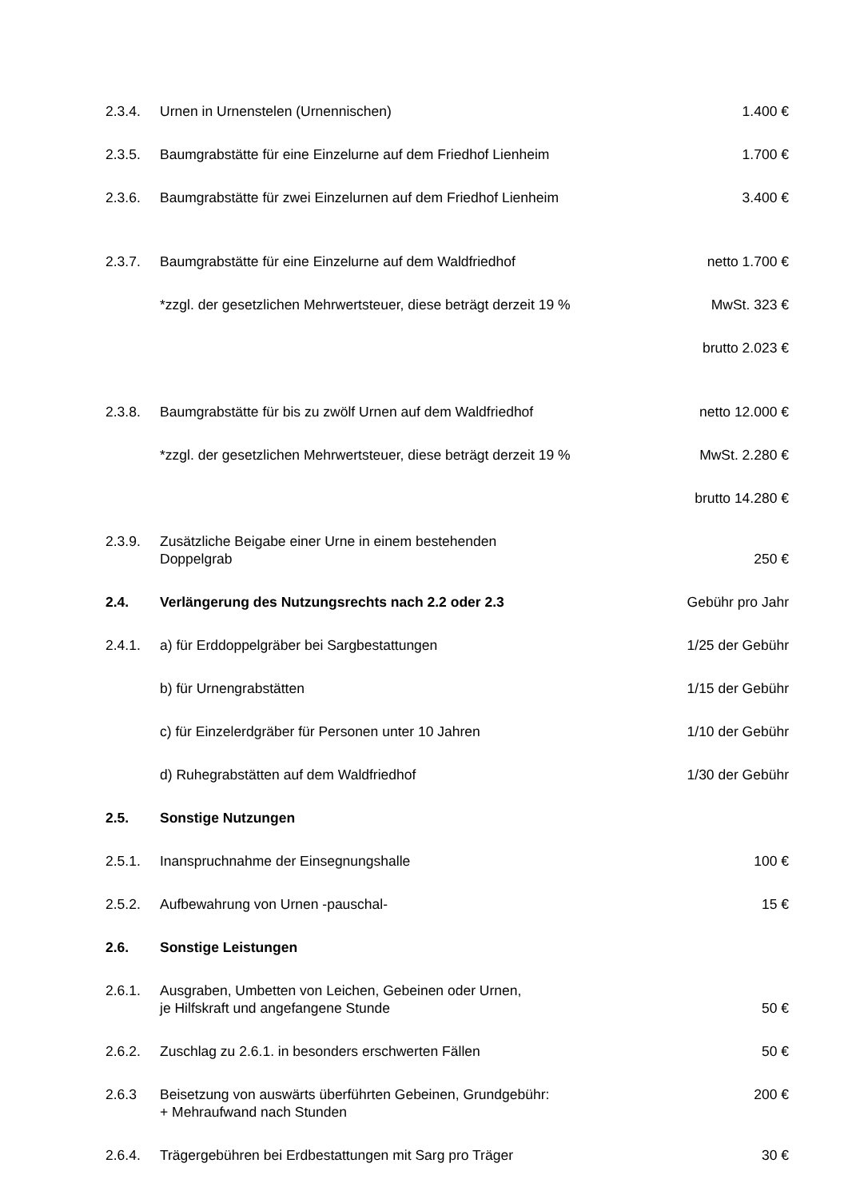| 2.3.4. | Urnen in Urnenstelen (Urnennischen) | 1.400 € |
| 2.3.5. | Baumgrabstätte für eine Einzelurne auf dem Friedhof Lienheim | 1.700 € |
| 2.3.6. | Baumgrabstätte für zwei Einzelurnen auf dem Friedhof Lienheim | 3.400 € |
| 2.3.7. | Baumgrabstätte für eine Einzelurne auf dem Waldfriedhof | netto 1.700 € |
| | *zzgl. der gesetzlichen Mehrwertsteuer, diese beträgt derzeit 19 % | MwSt. 323 € |
| | | brutto 2.023 € |
| 2.3.8. | Baumgrabstätte für bis zu zwölf Urnen auf dem Waldfriedhof | netto 12.000 € |
| | *zzgl. der gesetzlichen Mehrwertsteuer, diese beträgt derzeit 19 % | MwSt. 2.280 € |
| | | brutto 14.280 € |
| 2.3.9. | Zusätzliche Beigabe einer Urne in einem bestehenden Doppelgrab | 250 € |
| 2.4. | Verlängerung des Nutzungsrechts nach 2.2 oder 2.3 | Gebühr pro Jahr |
| 2.4.1. | a) für Erddoppelgräber bei Sargbestattungen | 1/25 der Gebühr |
| | b) für Urnengrabstätten | 1/15 der Gebühr |
| | c) für Einzelerdgräber für Personen unter 10 Jahren | 1/10 der Gebühr |
| | d) Ruhegrabstätten auf dem Waldfriedhof | 1/30 der Gebühr |
| 2.5. | Sonstige Nutzungen | |
| 2.5.1. | Inanspruchnahme der Einsegnungshalle | 100 € |
| 2.5.2. | Aufbewahrung von Urnen -pauschal- | 15 € |
| 2.6. | Sonstige Leistungen | |
| 2.6.1. | Ausgraben, Umbetten von Leichen, Gebeinen oder Urnen, je Hilfskraft und angefangene Stunde | 50 € |
| 2.6.2. | Zuschlag zu 2.6.1. in besonders erschwerten Fällen | 50 € |
| 2.6.3 | Beisetzung von auswärts überführten Gebeinen, Grundgebühr: + Mehraufwand nach Stunden | 200 € |
| 2.6.4. | Trägergebühren bei Erdbestattungen mit Sarg pro Träger | 30 € |